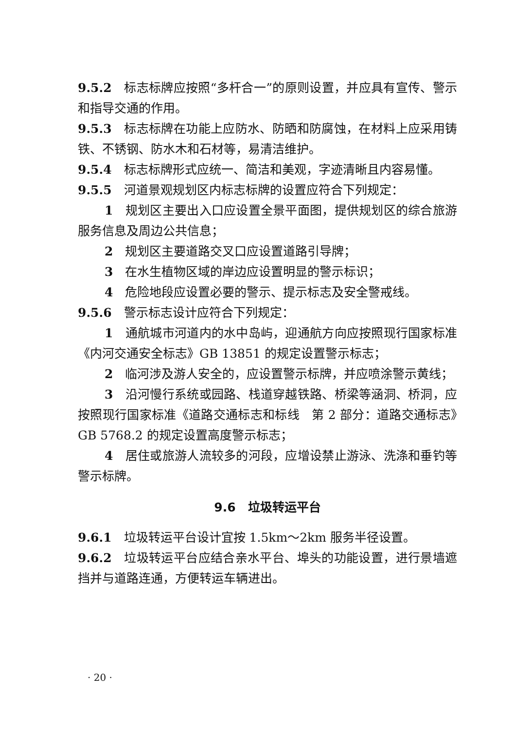9.5.2　标志标牌应按照“多杆合一”的原则设置，并应具有宣传、警示和指导交通的作用。
9.5.3　标志标牌在功能上应防水、防晒和防腐蚀，在材料上应采用铸铁、不锈钢、防水木和石材等，易清洁维护。
9.5.4　标志标牌形式应统一、简洁和美观，字迹清晰且内容易懂。
9.5.5　河道景观规划区内标志标牌的设置应符合下列规定：
1　规划区主要出入口应设置全景平面图，提供规划区的综合旅游服务信息及周边公共信息；
2　规划区主要道路交叉口应设置道路引导牌；
3　在水生植物区域的岸边应设置明显的警示标识；
4　危险地段应设置必要的警示、提示标志及安全警戒线。
9.5.6　警示标志设计应符合下列规定：
1　通航城市河道内的水中岛屿，迎通航方向应按照现行国家标准《内河交通安全标志》GB 13851 的规定设置警示标志；
2　临河涉及游人安全的，应设置警示标牌，并应喷涂警示黄线；
3　沿河慢行系统或园路、栈道穿越铁路、桥梁等涵洞、桥洞，应按照现行国家标准《道路交通标志和标线　第 2 部分：道路交通标志》GB 5768.2 的规定设置高度警示标志；
4　居住或旅游人流较多的河段，应增设禁止游泳、洗涤和垂钓等警示标牌。
9.6　垃圾转运平台
9.6.1　垃圾转运平台设计宜按 1.5km～2km 服务半径设置。
9.6.2　垃圾转运平台应结合亲水平台、埠头的功能设置，进行景墙遮挡并与道路连通，方便转运车辆进出。
· 20 ·